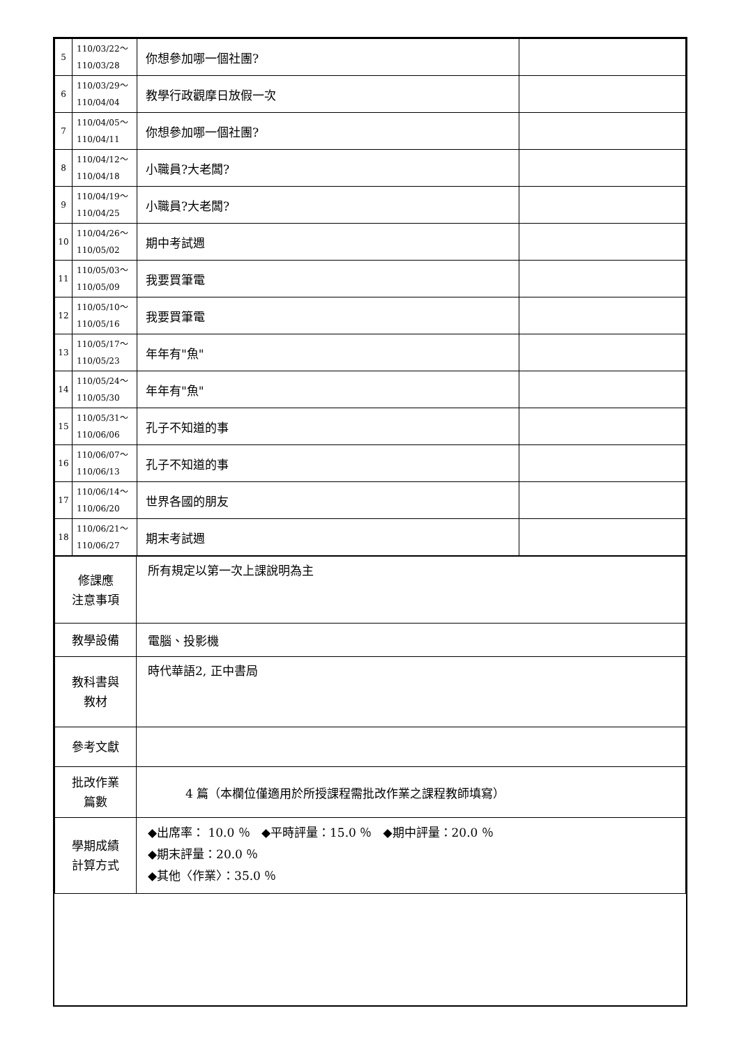| 5 | 110/03/22～ 110/03/28 | 你想參加哪一個社團? | |
| 6 | 110/03/29～ 110/04/04 | 教學行政觀摩日放假一次 | |
| 7 | 110/04/05～ 110/04/11 | 你想參加哪一個社團? | |
| 8 | 110/04/12～ 110/04/18 | 小職員?大老闆? | |
| 9 | 110/04/19～ 110/04/25 | 小職員?大老闆? | |
| 10 | 110/04/26～ 110/05/02 | 期中考試週 | |
| 11 | 110/05/03～ 110/05/09 | 我要買筆電 | |
| 12 | 110/05/10～ 110/05/16 | 我要買筆電 | |
| 13 | 110/05/17～ 110/05/23 | 年年有"魚" | |
| 14 | 110/05/24～ 110/05/30 | 年年有"魚" | |
| 15 | 110/05/31～ 110/06/06 | 孔子不知道的事 | |
| 16 | 110/06/07～ 110/06/13 | 孔子不知道的事 | |
| 17 | 110/06/14～ 110/06/20 | 世界各國的朋友 | |
| 18 | 110/06/21～ 110/06/27 | 期末考試週 | |
| 修課應 注意事項 | 所有規定以第一次上課說明為主 |
| 教學設備 | 電腦、投影機 |
| 教科書與 教材 | 時代華語2, 正中書局 |
| 參考文獻 | |
| 批改作業 篇數 | 4 篇（本欄位僅適用於所授課程需批改作業之課程教師填寫） |
| 學期成績 計算方式 | ◆出席率： 10.0 ％ ◆平時評量：15.0 ％ ◆期中評量：20.0 ％ ◆期末評量：20.0 ％ ◆其他〈作業〉：35.0 ％ |